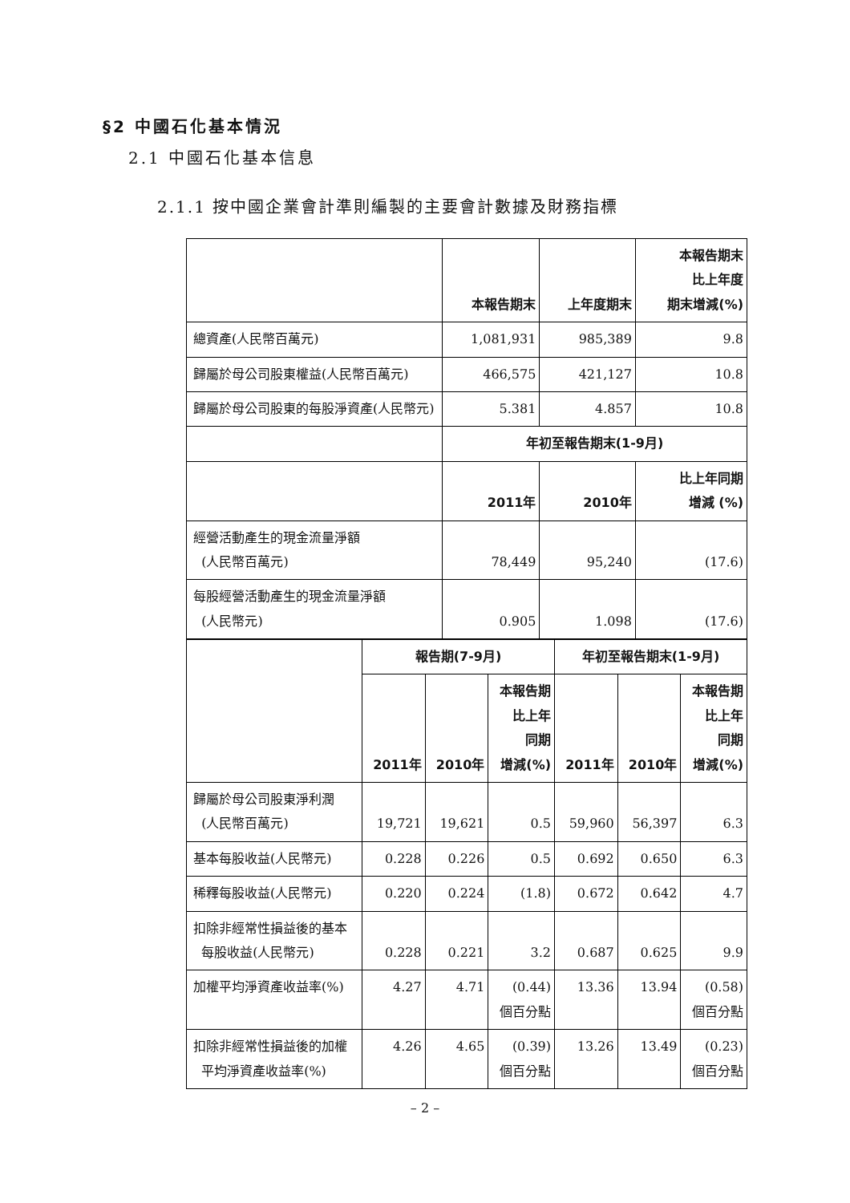§2 中國石化基本情況
2.1 中國石化基本信息
2.1.1 按中國企業會計準則編製的主要會計數據及財務指標
| | 本報告期末 | 上年度期末 | 本報告期末 比上年度 期末增減(%) |
| --- | --- | --- | --- |
| 總資產(人民幣百萬元) | 1,081,931 | 985,389 | 9.8 |
| 歸屬於母公司股東權益(人民幣百萬元) | 466,575 | 421,127 | 10.8 |
| 歸屬於母公司股東的每股淨資產(人民幣元) | 5.381 | 4.857 | 10.8 |
| | 年初至報告期末(1-9月) | | |
| | 2011年 | 2010年 | 比上年同期 增減 (%) |
| 經營活動產生的現金流量淨額 (人民幣百萬元) | 78,449 | 95,240 | (17.6) |
| 每股經營活動產生的現金流量淨額 (人民幣元) | 0.905 | 1.098 | (17.6) |
| | 報告期(7-9月) | | | 年初至報告期末(1-9月) | | |
| --- | --- | --- | --- | --- | --- | --- |
| | 2011年 | 2010年 | 本報告期 比上年 同期 增減(%) | 2011年 | 2010年 | 本報告期 比上年 同期 增減(%) |
| 歸屬於母公司股東淨利潤 (人民幣百萬元) | 19,721 | 19,621 | 0.5 | 59,960 | 56,397 | 6.3 |
| 基本每股收益(人民幣元) | 0.228 | 0.226 | 0.5 | 0.692 | 0.650 | 6.3 |
| 稀釋每股收益(人民幣元) | 0.220 | 0.224 | (1.8) | 0.672 | 0.642 | 4.7 |
| 扣除非經常性損益後的基本 每股收益(人民幣元) | 0.228 | 0.221 | 3.2 | 0.687 | 0.625 | 9.9 |
| 加權平均淨資產收益率(%) | 4.27 | 4.71 | (0.44) 個百分點 | 13.36 | 13.94 | (0.58) 個百分點 |
| 扣除非經常性損益後的加權 平均淨資產收益率(%) | 4.26 | 4.65 | (0.39) 個百分點 | 13.26 | 13.49 | (0.23) 個百分點 |
– 2 –